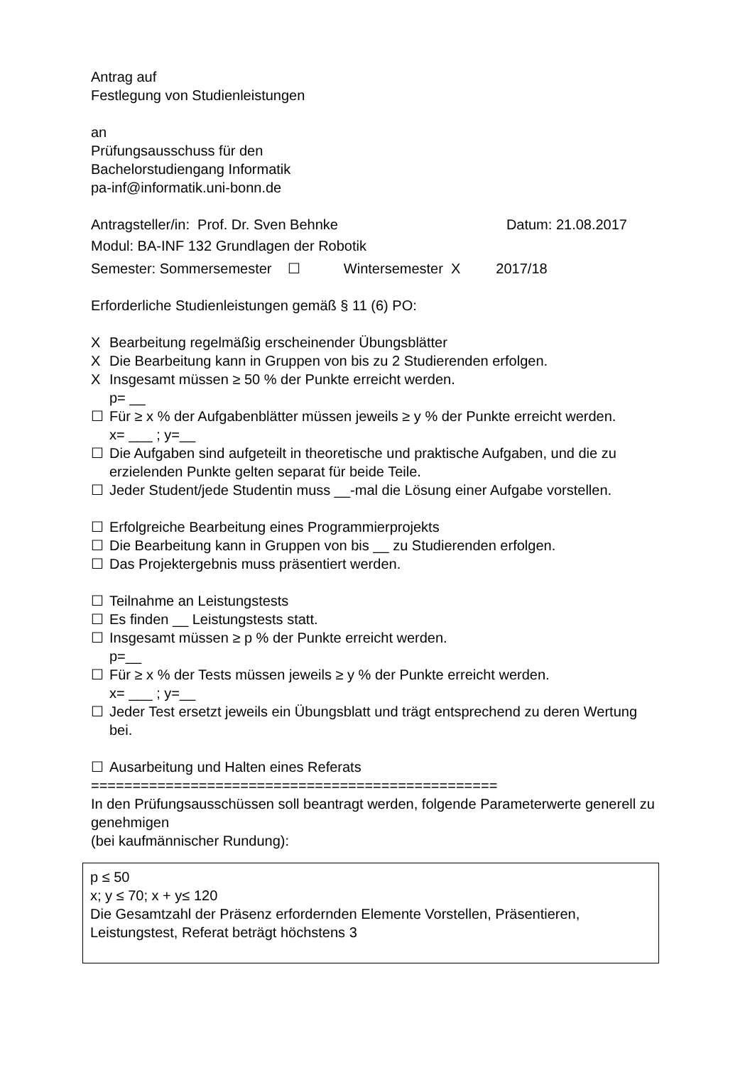Antrag auf
Festlegung von Studienleistungen
an
Prüfungsausschuss für den
Bachelorstudiengang Informatik
pa-inf@informatik.uni-bonn.de
Antragsteller/in: Prof. Dr. Sven Behnke Datum: 21.08.2017
Modul: BA-INF 132 Grundlagen der Robotik
Semester: Sommersemester ☐ Wintersemester X 2017/18
Erforderliche Studienleistungen gemäß § 11 (6) PO:
X Bearbeitung regelmäßig erscheinender Übungsblätter
X Die Bearbeitung kann in Gruppen von bis zu 2 Studierenden erfolgen.
X Insgesamt müssen ≥ 50 % der Punkte erreicht werden.
p= __
☐ Für ≥ x % der Aufgabenblätter müssen jeweils ≥ y % der Punkte erreicht werden.
x= ___ ; y=__
☐ Die Aufgaben sind aufgeteilt in theoretische und praktische Aufgaben, und die zu erzielenden Punkte gelten separat für beide Teile.
☐ Jeder Student/jede Studentin muss __-mal die Lösung einer Aufgabe vorstellen.
☐ Erfolgreiche Bearbeitung eines Programmierprojekts
☐ Die Bearbeitung kann in Gruppen von bis __ zu Studierenden erfolgen.
☐ Das Projektergebnis muss präsentiert werden.
☐ Teilnahme an Leistungstests
☐ Es finden __ Leistungstests statt.
☐ Insgesamt müssen ≥ p % der Punkte erreicht werden.
p=__
☐ Für ≥ x % der Tests müssen jeweils ≥ y % der Punkte erreicht werden.
x= ___ ; y=__
☐ Jeder Test ersetzt jeweils ein Übungsblatt und trägt entsprechend zu deren Wertung bei.
☐ Ausarbeitung und Halten eines Referats
=================================================
In den Prüfungsausschüssen soll beantragt werden, folgende Parameterwerte generell zu genehmigen
(bei kaufmännischer Rundung):
p ≤ 50
x; y ≤ 70; x + y≤ 120
Die Gesamtzahl der Präsenz erfordernden Elemente Vorstellen, Präsentieren, Leistungstest, Referat beträgt höchstens 3